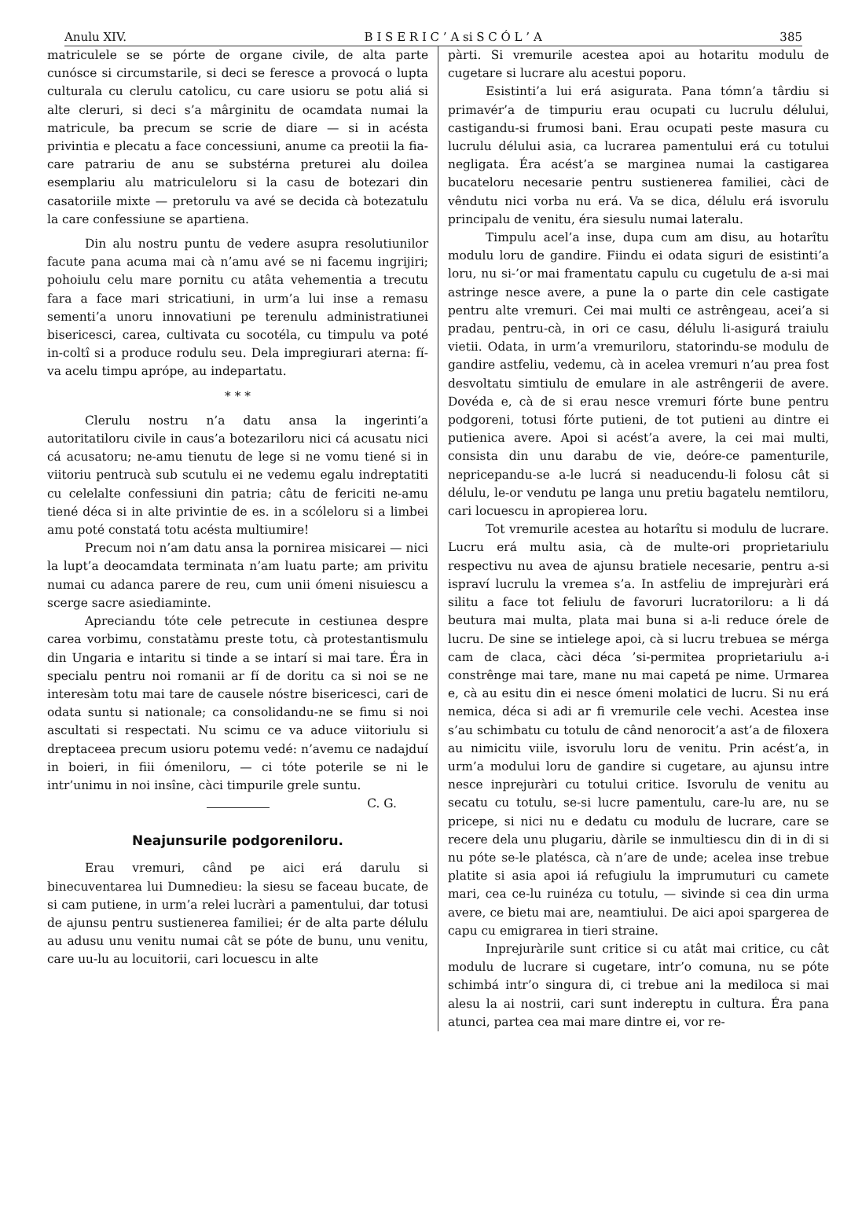Anulu XIV. B I S E R I C ’ A si S C Ó L ’ A 385
matriculele se se pórte de organe civile, de alta parte cunósce si circumstarile, si deci se feresce a provocá o lupta culturala cu clerulu catolicu, cu care usioru se potu aliá si alte cleruri, si deci s’a mârginitu de ocamdata numai la matricule, ba precum se scrie de diare — si in acésta privintia e plecatu a face concessiuni, anume ca preotii la fia-care patrariu de anu se substérna preturei alu doilea esemplariu alu matriculeloru si la casu de botezari din casatoriile mixte — pretorulu va avé se decida cà botezatulu la care confessiune se apartiena.
Din alu nostru puntu de vedere asupra resolutiunilor facute pana acuma mai cà n’amu avé se ni facemu ingrijiri; pohoiulu celu mare pornitu cu atâta vehementia a trecutu fara a face mari stricatiuni, in urm’a lui inse a remasu sementi’a unoru innovatiuni pe terenulu administratiunei bisericesci, carea, cultivata cu socotéla, cu timpulu va poté in-coltî si a produce rodulu seu. Dela impregiurari aterna: fí-va acelu timpu aprópe, au indepartatu.
* * *
Clerulu nostru n’a datu ansa la ingerinti’a autoritatiloru civile in caus’a botezariloru nici cá acusatu nici cá acusatoru; ne-amu tienutu de lege si ne vomu tiené si in viitoriu pentrucà sub scutulu ei ne vedemu egalu indreptatiti cu celelalte confessiuni din patria; câtu de fericiti ne-amu tiené déca si in alte privintie de es. in a scóleloru si a limbei amu poté constatá totu acésta multiumire!
Precum noi n’am datu ansa la pornirea misicarei — nici la lupt’a deocamdata terminata n’am luatu parte; am privitu numai cu adanca parere de reu, cum unii ómeni nisuiescu a scerge sacre asiediaminte.
Apreciandu tóte cele petrecute in cestiunea despre carea vorbimu, constatàmu preste totu, cà protestantismulu din Ungaria e intaritu si tinde a se intarí si mai tare. Éra in specialu pentru noi romanii ar fí de doritu ca si noi se ne interesàm totu mai tare de causele nóstre bisericesci, cari de odata suntu si nationale; ca consolidandu-ne se fimu si noi ascultati si respectati. Nu scimu ce va aduce viitoriulu si dreptaceea precum usioru potemu vedé: n’avemu ce nadajduí in boieri, in fiii ómeniloru, — ci tóte poterile se ni le intr’unimu in noi insîne, càci timpurile grele suntu. C. G.
Neajunsurile podgoreniloru.
Erau vremuri, când pe aici erá darulu si binecuventarea lui Dumnedieu: la siesu se faceau bucate, de si cam putiene, in urm’a relei lucràri a pamentului, dar totusi de ajunsu pentru sustienerea familiei; ér de alta parte délulu au adusu unu venitu numai cât se póte de bunu, unu venitu, care uu-lu au locuitorii, cari locuescu in alte
pàrti. Si vremurile acestea apoi au hotaritu modulu de cugetare si lucrare alu acestui poporu.
Esistinti’a lui erá asigurata. Pana tómn’a târdiu si primavér’a de timpuriu erau ocupati cu lucrulu délului, castigandu-si frumosi bani. Erau ocupati peste masura cu lucrulu délului asia, ca lucrarea pamentului erá cu totului negligata. Éra acést’a se marginea numai la castigarea bucateloru necesarie pentru sustienerea familiei, càci de vêndutu nici vorba nu erá. Va se dica, délulu erá isvorulu principalu de venitu, éra siesulu numai lateralu.
Timpulu acel’a inse, dupa cum am disu, au hotarîtu modulu loru de gandire. Fiindu ei odata siguri de esistinti’a loru, nu si-’or mai framentatu capulu cu cugetulu de a-si mai astringe nesce avere, a pune la o parte din cele castigate pentru alte vremuri. Cei mai multi ce astrêngeau, acei’a si pradau, pentru-cà, in ori ce casu, délulu li-asigurá traiulu vietii. Odata, in urm’a vremuriloru, statorindu-se modulu de gandire astfeliu, vedemu, cà in acelea vremuri n’au prea fost desvoltatu simtiulu de emulare in ale astrêngerii de avere. Dovéda e, cà de si erau nesce vremuri fórte bune pentru podgoreni, totusi fórte putieni, de tot putieni au dintre ei putienica avere. Apoi si acést’a avere, la cei mai multi, consista din unu darabu de vie, deóre-ce pamenturile, nepricepandu-se a-le lucrá si neaducendu-li folosu cât si délulu, le-or vendutu pe langa unu pretiu bagatelu nemtiloru, cari locuescu in apropierea loru.
Tot vremurile acestea au hotarîtu si modulu de lucrare. Lucru erá multu asia, cà de multe-ori proprietariulu respectivu nu avea de ajunsu bratiele necesarie, pentru a-si ispraví lucrulu la vremea s’a. In astfeliu de imprejuràri erá silitu a face tot feliulu de favoruri lucratoriloru: a li dá beutura mai multa, plata mai buna si a-li reduce órele de lucru. De sine se intielege apoi, cà si lucru trebuea se mérga cam de claca, càci déca ’si-permitea proprietariulu a-i constrênge mai tare, mane nu mai capetá pe nime. Urmarea e, cà au esitu din ei nesce ómeni molatici de lucru. Si nu erá nemica, déca si adi ar fi vremurile cele vechi. Acestea inse s’au schimbatu cu totulu de când nenorocit’a ast’a de filoxera au nimicitu viile, isvorulu loru de venitu. Prin acést’a, in urm’a modului loru de gandire si cugetare, au ajunsu intre nesce inprejuràri cu totului critice. Isvorulu de venitu au secatu cu totulu, se-si lucre pamentulu, care-lu are, nu se pricepe, si nici nu e dedatu cu modulu de lucrare, care se recere dela unu plugariu, dàrile se inmultiescu din di in di si nu póte se-le platésca, cà n’are de unde; acelea inse trebue platite si asia apoi iá refugiulu la imprumuturi cu camete mari, cea ce-lu ruinéza cu totulu, — sivinde si cea din urma avere, ce bietu mai are, neamtiului. De aici apoi spargerea de capu cu emigrarea in tieri straine.
Inprejuràrile sunt critice si cu atât mai critice, cu cât modulu de lucrare si cugetare, intr’o comuna, nu se póte schimbá intr’o singura di, ci trebue ani la mediloca si mai alesu la ai nostrii, cari sunt indereptu in cultura. Éra pana atunci, partea cea mai mare dintre ei, vor re-